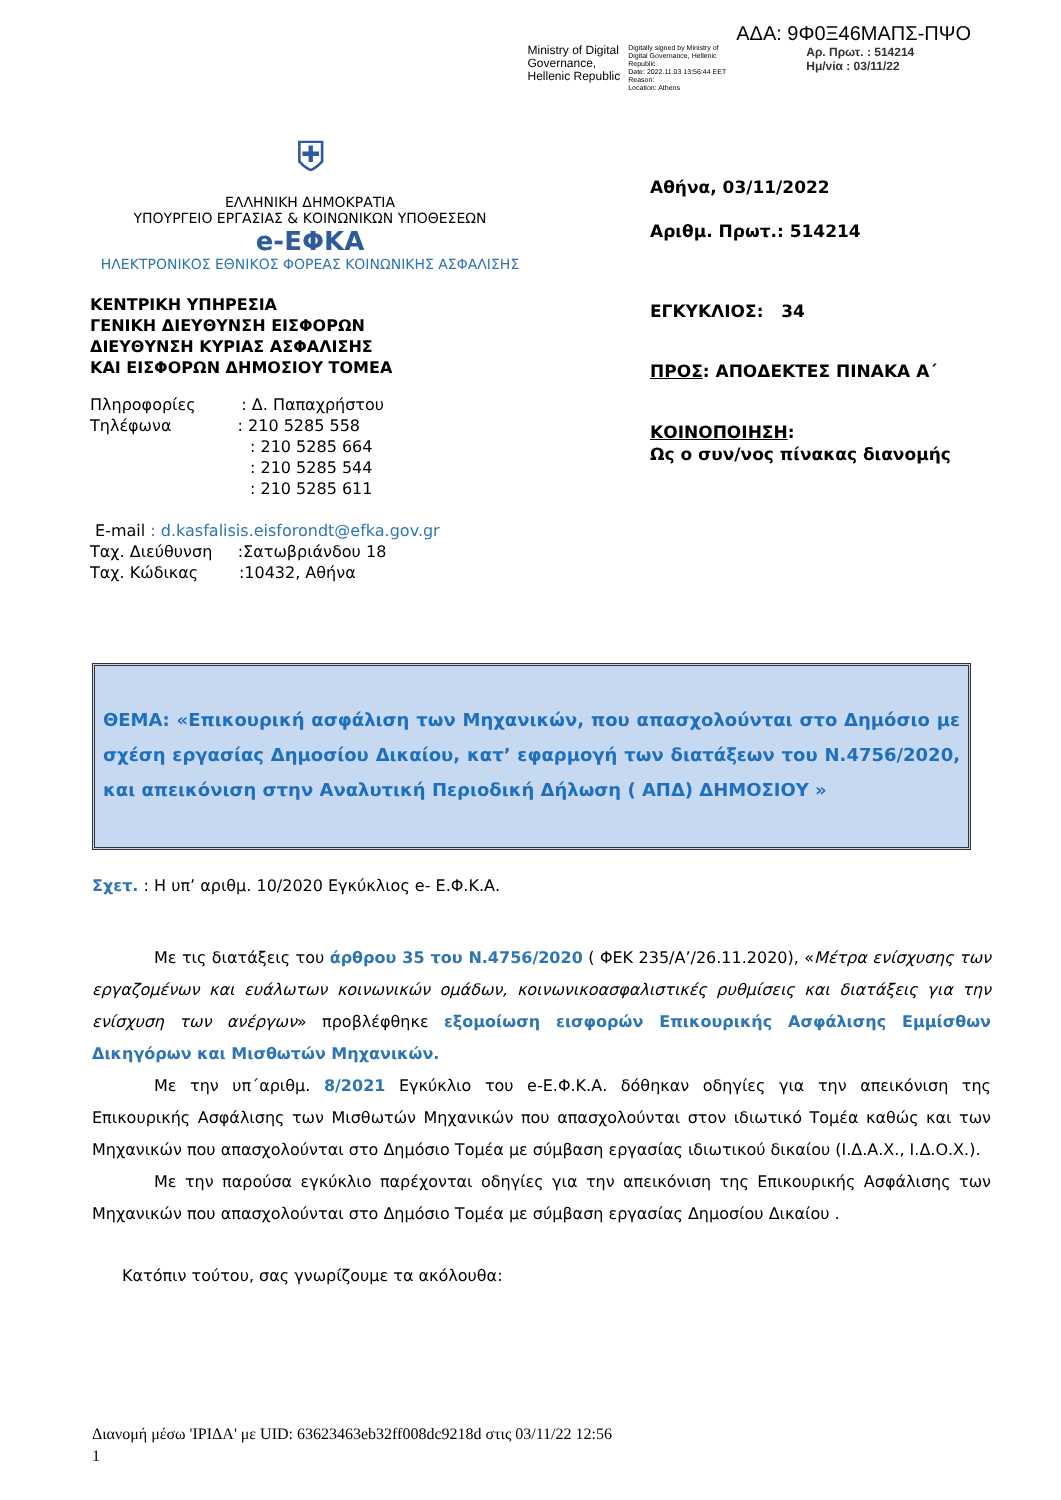Ministry of Digital
Governance,
Hellenic Republic
Digitally signed by Ministry of Digital Governance, Hellenic Republic
Date: 2022.11.03 13:56:44 EET
Reason:
Location: Athens
ΑΔΑ: 9Φ0Ξ46ΜΑΠΣ-ΠΨΟ
Αρ. Πρωτ. : 514214
Ημ/νία : 03/11/22
⛨
ΕΛΛΗΝΙΚΗ ΔΗΜΟΚΡΑΤΙΑ
ΥΠΟΥΡΓΕΙΟ ΕΡΓΑΣΙΑΣ & ΚΟΙΝΩΝΙΚΩΝ ΥΠΟΘΕΣΕΩΝ
e-ΕΦΚΑ
ΗΛΕΚΤΡΟΝΙΚΟΣ ΕΘΝΙΚΟΣ ΦΟΡΕΑΣ ΚΟΙΝΩΝΙΚΗΣ ΑΣΦΑΛΙΣΗΣ
ΚΕΝΤΡΙΚΗ ΥΠΗΡΕΣΙΑ
ΓΕΝΙΚΗ ΔΙΕΥΘΥΝΣΗ ΕΙΣΦΟΡΩΝ
ΔΙΕΥΘΥΝΣΗ ΚΥΡΙΑΣ ΑΣΦΑΛΙΣΗΣ
ΚΑΙ ΕΙΣΦΟΡΩΝ ΔΗΜΟΣΙΟΥ ΤΟΜΕΑ
Πληροφορίες : Δ. Παπαχρήστου
Τηλέφωνα : 210 5285 558
: 210 5285 664
: 210 5285 544
: 210 5285 611
E-mail : d.kasfalisis.eisforondt@efka.gov.gr
Ταχ. Διεύθυνση :Σατωβριάνδου 18
Ταχ. Κώδικας :10432, Αθήνα
Αθήνα, 03/11/2022
Αριθμ. Πρωτ.: 514214
ΕΓΚΥΚΛΙΟΣ: 34
ΠΡΟΣ: ΑΠΟΔΕΚΤΕΣ ΠΙΝΑΚΑ Α΄
ΚΟΙΝΟΠΟΙΗΣΗ:
Ως ο συν/νος πίνακας διανομής
ΘΕΜΑ: «Επικουρική ασφάλιση των Μηχανικών, που απασχολούνται στο Δημόσιο με σχέση εργασίας Δημοσίου Δικαίου, κατ’ εφαρμογή των διατάξεων του Ν.4756/2020, και απεικόνιση στην Αναλυτική Περιοδική Δήλωση ( ΑΠΔ) ΔΗΜΟΣΙΟΥ »
Σχετ. : Η υπ’ αριθμ. 10/2020 Εγκύκλιος e- Ε.Φ.Κ.Α.
Με τις διατάξεις του άρθρου 35 του Ν.4756/2020 ( ΦΕΚ 235/Α’/26.11.2020), «Μέτρα ενίσχυσης των εργαζομένων και ευάλωτων κοινωνικών ομάδων, κοινωνικοασφαλιστικές ρυθμίσεις και διατάξεις για την ενίσχυση των ανέργων» προβλέφθηκε εξομοίωση εισφορών Επικουρικής Ασφάλισης Εμμίσθων Δικηγόρων και Μισθωτών Μηχανικών.
Με την υπ΄αριθμ. 8/2021 Εγκύκλιο του e-Ε.Φ.Κ.Α. δόθηκαν οδηγίες για την απεικόνιση της Επικουρικής Ασφάλισης των Μισθωτών Μηχανικών που απασχολούνται στον ιδιωτικό Τομέα καθώς και των Μηχανικών που απασχολούνται στο Δημόσιο Τομέα με σύμβαση εργασίας ιδιωτικού δικαίου (Ι.Δ.Α.Χ., Ι.Δ.Ο.Χ.).
Με την παρούσα εγκύκλιο παρέχονται οδηγίες για την απεικόνιση της Επικουρικής Ασφάλισης των Μηχανικών που απασχολούνται στο Δημόσιο Τομέα με σύμβαση εργασίας Δημοσίου Δικαίου .
Κατόπιν τούτου, σας γνωρίζουμε τα ακόλουθα:
Διανομή μέσω 'ΙΡΙΔΑ' με UID: 63623463eb32ff008dc9218d στις 03/11/22 12:56
1